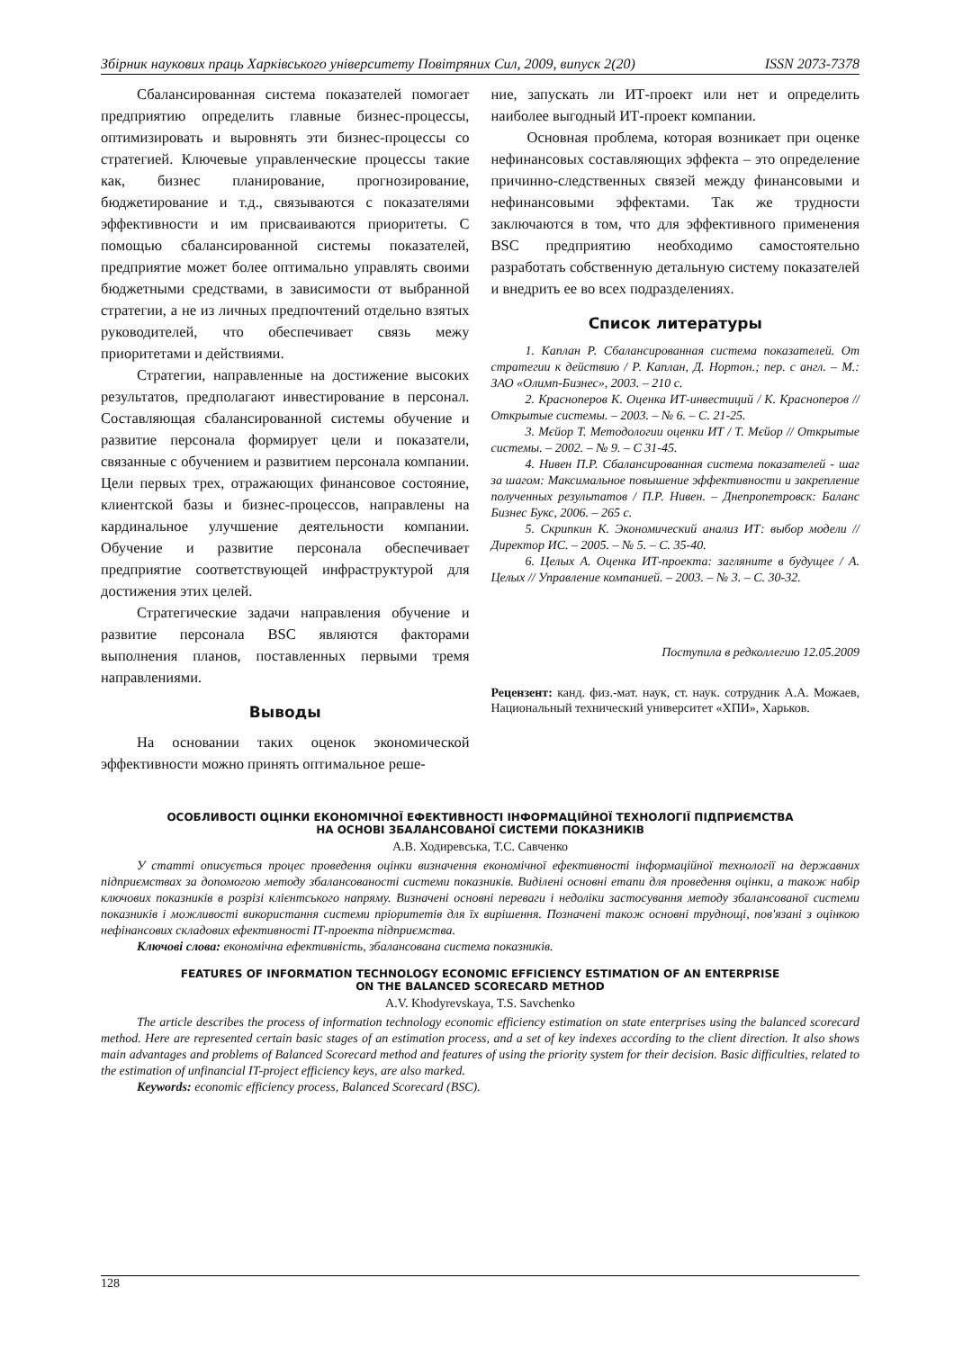Збірник наукових праць Харківського університету Повітряних Сил, 2009, випуск 2(20) ISSN 2073-7378
Сбалансированная система показателей помогает предприятию определить главные бизнес-процессы, оптимизировать и выровнять эти бизнес-процессы со стратегией. Ключевые управленческие процессы такие как, бизнес планирование, прогнозирование, бюджетирование и т.д., связываются с показателями эффективности и им присваиваются приоритеты. С помощью сбалансированной системы показателей, предприятие может более оптимально управлять своими бюджетными средствами, в зависимости от выбранной стратегии, а не из личных предпочтений отдельно взятых руководителей, что обеспечивает связь межу приоритетами и действиями.
Стратегии, направленные на достижение высоких результатов, предполагают инвестирование в персонал. Составляющая сбалансированной системы обучение и развитие персонала формирует цели и показатели, связанные с обучением и развитием персонала компании. Цели первых трех, отражающих финансовое состояние, клиентской базы и бизнес-процессов, направлены на кардинальное улучшение деятельности компании. Обучение и развитие персонала обеспечивает предприятие соответствующей инфраструктурой для достижения этих целей.
Стратегические задачи направления обучение и развитие персонала BSC являются факторами выполнения планов, поставленных первыми тремя направлениями.
Выводы
На основании таких оценок экономической эффективности можно принять оптимальное реше-
ние, запускать ли ИТ-проект или нет и определить наиболее выгодный ИТ-проект компании.
Основная проблема, которая возникает при оценке нефинансовых составляющих эффекта – это определение причинно-следственных связей между финансовыми и нефинансовыми эффектами. Так же трудности заключаются в том, что для эффективного применения BSC предприятию необходимо самостоятельно разработать собственную детальную систему показателей и внедрить ее во всех подразделениях.
Список литературы
1. Каплан Р. Сбалансированная система показателей. От стратегии к действию / Р. Каплан, Д. Нортон.; пер. с англ. – М.: ЗАО «Олимп-Бизнес», 2003. – 210 с.
2. Красноперов К. Оценка ИТ-инвестиций / К. Красноперов // Открытые системы. – 2003. – № 6. – С. 21-25.
3. Мєйор Т. Методологии оценки ИТ / Т. Мєйор // Открытые системы. – 2002. – № 9. – С 31-45.
4. Нивен П.Р. Сбалансированная система показателей - шаг за шагом: Максимальное повышение эффективности и закрепление полученных результатов / П.Р. Нивен. – Днепропетровск: Баланс Бизнес Букс, 2006. – 265 с.
5. Скрипкин К. Экономический анализ ИТ: выбор модели // Директор ИС. – 2005. – № 5. – С. 35-40.
6. Целых А. Оценка ИТ-проекта: загляните в будущее / А. Целых // Управление компанией. – 2003. – № 3. – С. 30-32.
Поступила в редколлегию 12.05.2009
Рецензент: канд. физ.-мат. наук, ст. наук. сотрудник А.А. Можаев, Национальный технический университет «ХПИ», Харьков.
ОСОБЛИВОСТІ ОЦІНКИ ЕКОНОМІЧНОЇ ЕФЕКТИВНОСТІ ІНФОРМАЦІЙНОЇ ТЕХНОЛОГІЇ ПІДПРИЄМСТВА
НА ОСНОВІ ЗБАЛАНСОВАНОЇ СИСТЕМИ ПОКАЗНИКІВ
А.В. Ходиревська, Т.С. Савченко
У статті описується процес проведення оцінки визначення економічної ефективності інформаційної технології на державних підприємствах за допомогою методу збалансованості системи показників. Виділені основні етапи для проведення оцінки, а також набір ключових показників в розрізі клієнтського напряму. Визначені основні переваги і недоліки застосування методу збалансованої системи показників і можливості використання системи пріоритетів для їх вирішення. Позначені також основні труднощі, пов'язані з оцінкою нефінансових складових ефективності ІТ-проекта підприємства.
Ключові слова: економічна ефективність, збалансована система показників.
FEATURES OF INFORMATION TECHNOLOGY ECONOMIC EFFICIENCY ESTIMATION OF AN ENTERPRISE
ON THE BALANCED SCORECARD METHOD
A.V. Khodyrevskaya, T.S. Savchenko
The article describes the process of information technology economic efficiency estimation on state enterprises using the balanced scorecard method. Here are represented certain basic stages of an estimation process, and a set of key indexes according to the client direction. It also shows main advantages and problems of Balanced Scorecard method and features of using the priority system for their decision. Basic difficulties, related to the estimation of unfinancial IT-project efficiency keys, are also marked.
Keywords: economic efficiency process, Balanced Scorecard (BSC).
128